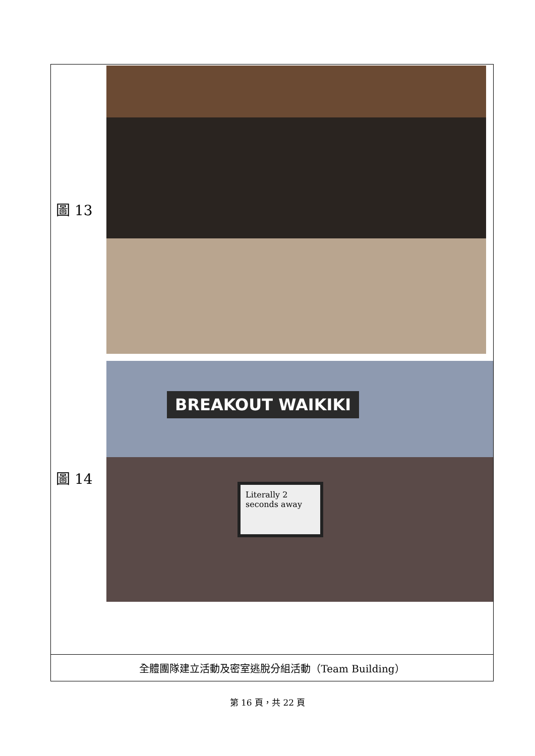| 圖 13 圖 14 BREAKOUT WAIKIKI Literally 2 seconds away |
| 全體團隊建立活動及密室逃脫分組活動（Team Building） |
第 16 頁，共 22 頁